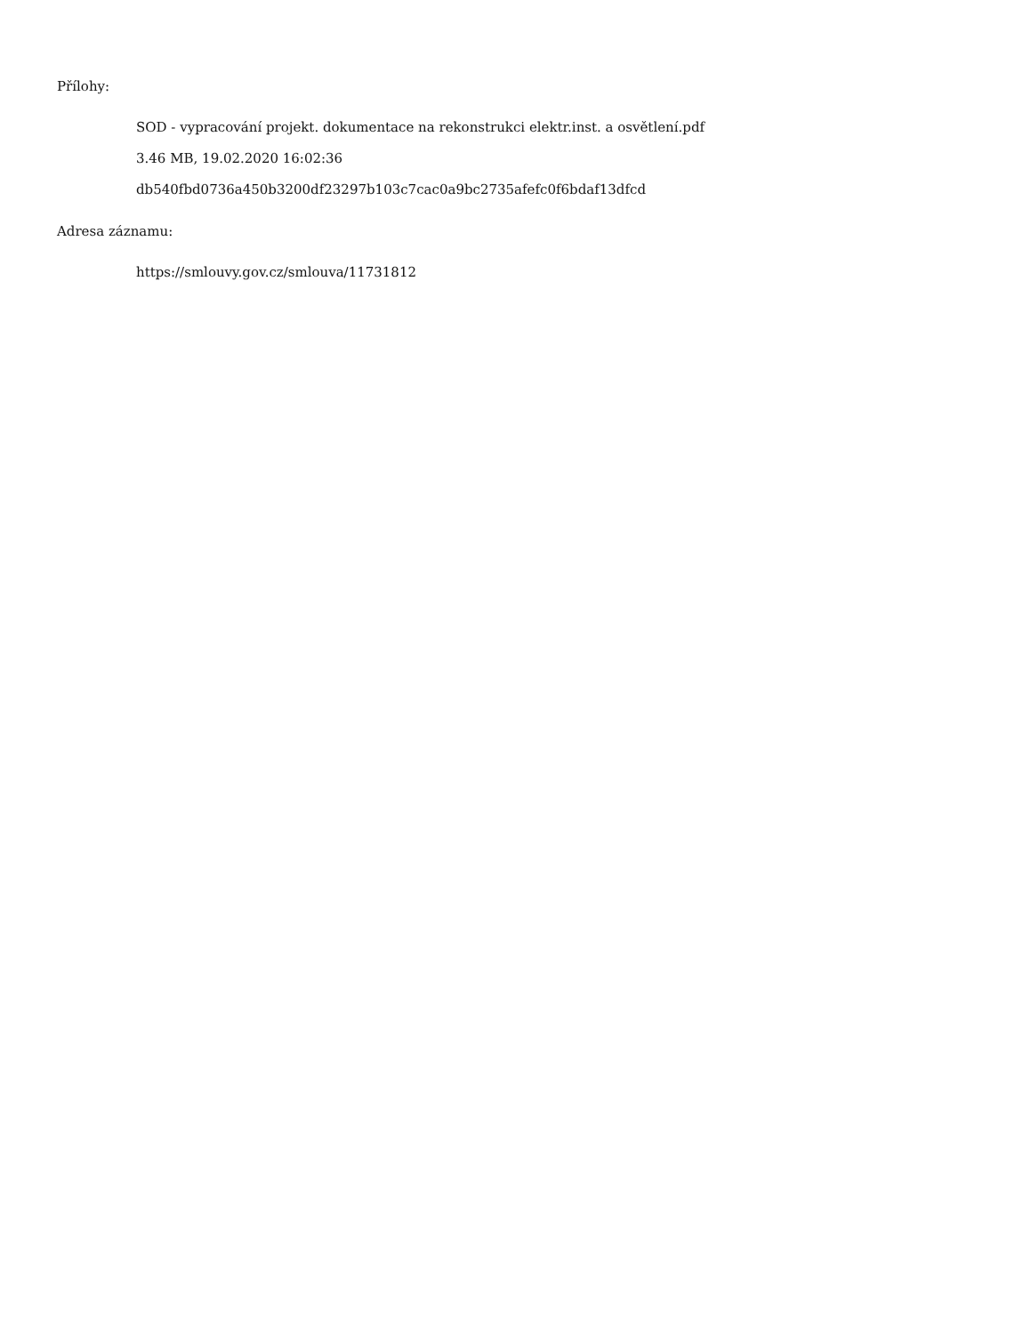Přílohy:
SOD - vypracování projekt. dokumentace na rekonstrukci elektr.inst. a osvětlení.pdf
3.46 MB, 19.02.2020 16:02:36
db540fbd0736a450b3200df23297b103c7cac0a9bc2735afefc0f6bdaf13dfcd
Adresa záznamu:
https://smlouvy.gov.cz/smlouva/11731812